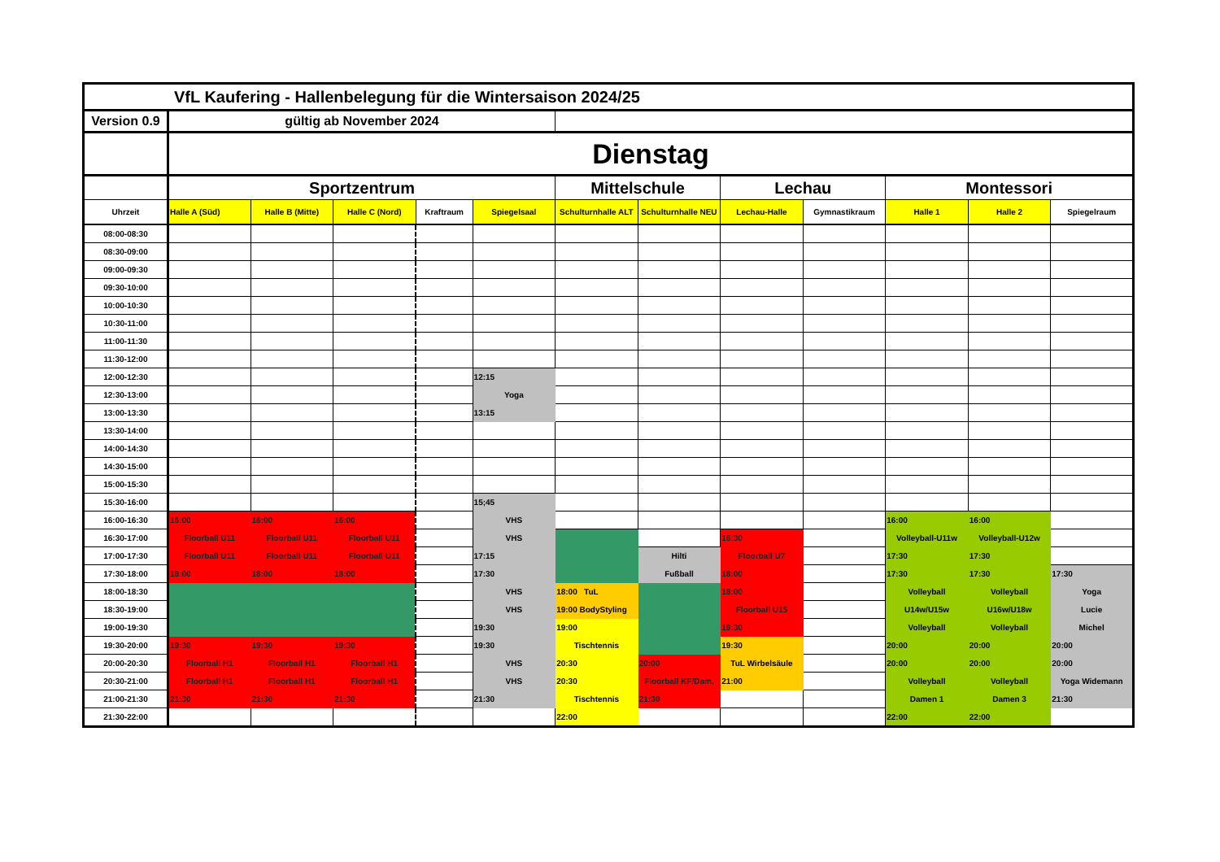| VfL Kaufering - Hallenbelegung für die Wintersaison 2024/25 | | | | | | | | | | | | |
| Version 0.9 | gültig ab November 2024 | | | | | | | | | | | |
| | Dienstag | | | | | | | | | | | |
| | Sportzentrum | | | | | Mittelschule | | Lechau | | Montessori | | |
| Uhrzeit | Halle A (Süd) | Halle B (Mitte) | Halle C (Nord) | Kraftraum | Spiegelsaal | Schulturnhalle ALT | Schulturnhalle NEU | Lechau-Halle | Gymnastikraum | Halle 1 | Halle 2 | Spiegelraum |
| 08:00-08:30 | | | | | | | | | | | | |
| 08:30-09:00 | | | | | | | | | | | | |
| 09:00-09:30 | | | | | | | | | | | | |
| 09:30-10:00 | | | | | | | | | | | | |
| 10:00-10:30 | | | | | | | | | | | | |
| 10:30-11:00 | | | | | | | | | | | | |
| 11:00-11:30 | | | | | | | | | | | | |
| 11:30-12:00 | | | | | | | | | | | | |
| 12:00-12:30 | | | | | 12:15 | | | | | | | |
| 12:30-13:00 | | | | | Yoga | | | | | | | |
| 13:00-13:30 | | | | | 13:15 | | | | | | | |
| 13:30-14:00 | | | | | | | | | | | | |
| 14:00-14:30 | | | | | | | | | | | | |
| 14:30-15:00 | | | | | | | | | | | | |
| 15:00-15:30 | | | | | | | | | | | | |
| 15:30-16:00 | | | | | 15;45 | | | | | | | |
| 16:00-16:30 | 16:00 | 16:00 | 16:00 | | VHS | | | | | 16:00 | 16:00 | |
| 16:30-17:00 | Floorball U11 | Floorball U11 | Floorball U11 | | VHS | | | 16:30 | | Volleyball-U11w | Volleyball-U12w | |
| 17:00-17:30 | Floorball U11 | Floorball U11 | Floorball U11 | | 17:15 | | Hilti | Floorball U7 | | 17:30 | 17:30 | |
| 17:30-18:00 | 18:00 | 18:00 | 18:00 | | 17:30 | | Fußball | 18:00 | | 17:30 | 17:30 | 17:30 |
| 18:00-18:30 | | | | | VHS | 18:00 TuL | | 18:00 | | Volleyball | Volleyball | Yoga |
| 18:30-19:00 | | | | | VHS | 19:00 BodyStyling | | Floorball U15 | | U14w/U15w | U16w/U18w | Lucie |
| 19:00-19:30 | | | | | 19:30 | 19:00 | | 19:30 | | Volleyball | Volleyball | Michel |
| 19:30-20:00 | 19:30 | 19:30 | 19:30 | | 19:30 | Tischtennis | | 19:30 | | 20:00 | 20:00 | 20:00 |
| 20:00-20:30 | Floorball H1 | Floorball H1 | Floorball H1 | | VHS | 20:30 | 20:00 | TuL Wirbelsäule | | 20:00 | 20:00 | 20:00 |
| 20:30-21:00 | Floorball H1 | Floorball H1 | Floorball H1 | | VHS | 20:30 | Floorball KF/Dam. | 21:00 | | Volleyball | Volleyball | Yoga Widemann |
| 21:00-21:30 | 21:30 | 21:30 | 21:30 | | 21:30 | Tischtennis | 21:30 | | | Damen 1 | Damen 3 | 21:30 |
| 21:30-22:00 | | | | | | 22:00 | | | | 22:00 | 22:00 | |